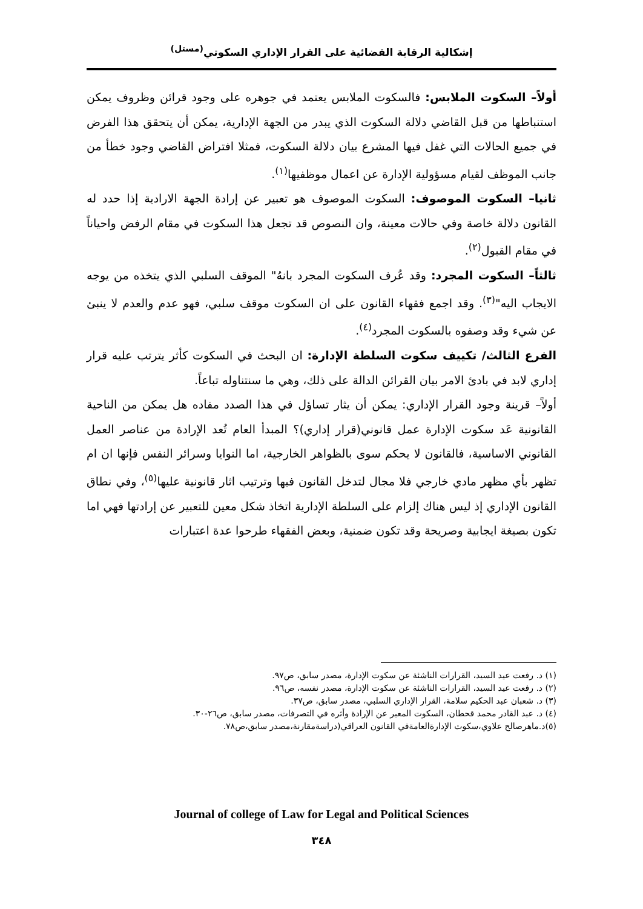إشكالية الرقابة القضائية على القرار الإداري السكوتي<sup>(مستل)</sup>
أولاً– السكوت الملابس: فالسكوت الملابس يعتمد في جوهره على وجود قرائن وظروف يمكن استنباطها من قبل القاضي دلالة السكوت الذي يبدر من الجهة الإدارية، يمكن أن يتحقق هذا الفرض في جميع الحالات التي غفل فيها المشرع بيان دلالة السكوت، فمثلا افتراض القاضي وجود خطأ من جانب الموظف لقيام مسؤولية الإدارة عن اعمال موظفيها<sup>(١)</sup>.
ثانيا– السكوت الموصوف: السكوت الموصوف هو تعبير عن إرادة الجهة الارادية إذا حدد له القانون دلالة خاصة وفي حالات معينة، وان النصوص قد تجعل هذا السكوت في مقام الرفض واحياناً في مقام القبول<sup>(٢)</sup>.
ثالثاً– السكوت المجرد: وقد عُرف السكوت المجرد بانهُ" الموقف السلبي الذي يتخذه من يوجه الايجاب اليه"<sup>(٣)</sup>. وقد اجمع فقهاء القانون على ان السكوت موقف سلبي، فهو عدم والعدم لا ينبئ عن شيء وقد وصفوه بالسكوت المجرد<sup>(٤)</sup>.
الفرع الثالث/ تكييف سكوت السلطة الإدارة: ان البحث في السكوت كأثر يترتب عليه قرار إداري لابد في بادئ الامر بيان القرائن الدالة على ذلك، وهي ما سنتناوله تباعاً.
أولاً– قرينة وجود القرار الإداري: يمكن أن يثار تساؤل في هذا الصدد مفاده هل يمكن من الناحية القانونية عَد سكوت الإدارة عمل قانوني(قرار إداري)؟ المبدأ العام تُعد الإرادة من عناصر العمل القانوني الاساسية، فالقانون لا يحكم سوى بالظواهر الخارجية، اما النوايا وسرائر النفس فإنها ان ام تظهر بأي مظهر مادي خارجي فلا مجال لتدخل القانون فيها وترتيب اثار قانونية عليها<sup>(٥)</sup>، وفي نطاق القانون الإداري إذ ليس هناك إلزام على السلطة الإدارية اتخاذ شكل معين للتعبير عن إرادتها فهي اما تكون بصيغة ايجابية وصريحة وقد تكون ضمنية، وبعض الفقهاء طرحوا عدة اعتبارات
(١) د. رفعت عيد السيد، القرارات الناشئة عن سكوت الإدارة، مصدر سابق، ص٩٧.
(٢) د. رفعت عيد السيد، القرارات الناشئة عن سكوت الإدارة، مصدر نفسه، ص٩٦.
(٣) د. شعبان عبد الحكيم سلامة، القرار الإداري السلبي، مصدر سابق، ص٣٧.
(٤) د. عبد القادر محمد قحطان، السكوت المعبر عن الإرادة وأثره في التصرفات، مصدر سابق، ص٢٦-٣٠.
(٥)د.ماهرصالح علاوي،سكوت الإدارةالعامةفي القانون العراقي(دراسةمقارنة،مصدر سابق،ص٧٨.
Journal of college of Law for Legal and Political Sciences
٣٤٨